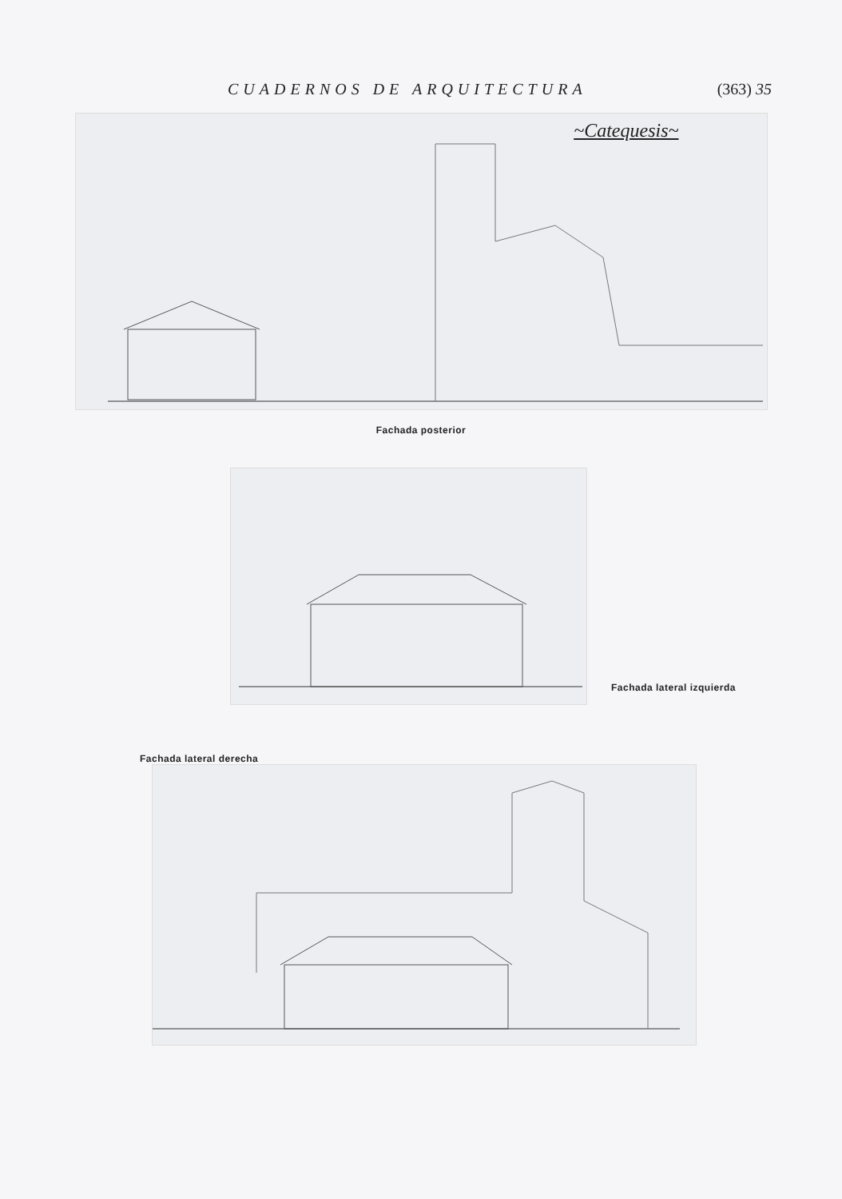CUADERNOS DE ARQUITECTURA (363) 35
~Catequesis~
Fachada posterior
Fachada lateral izquierda
Fachada lateral derecha